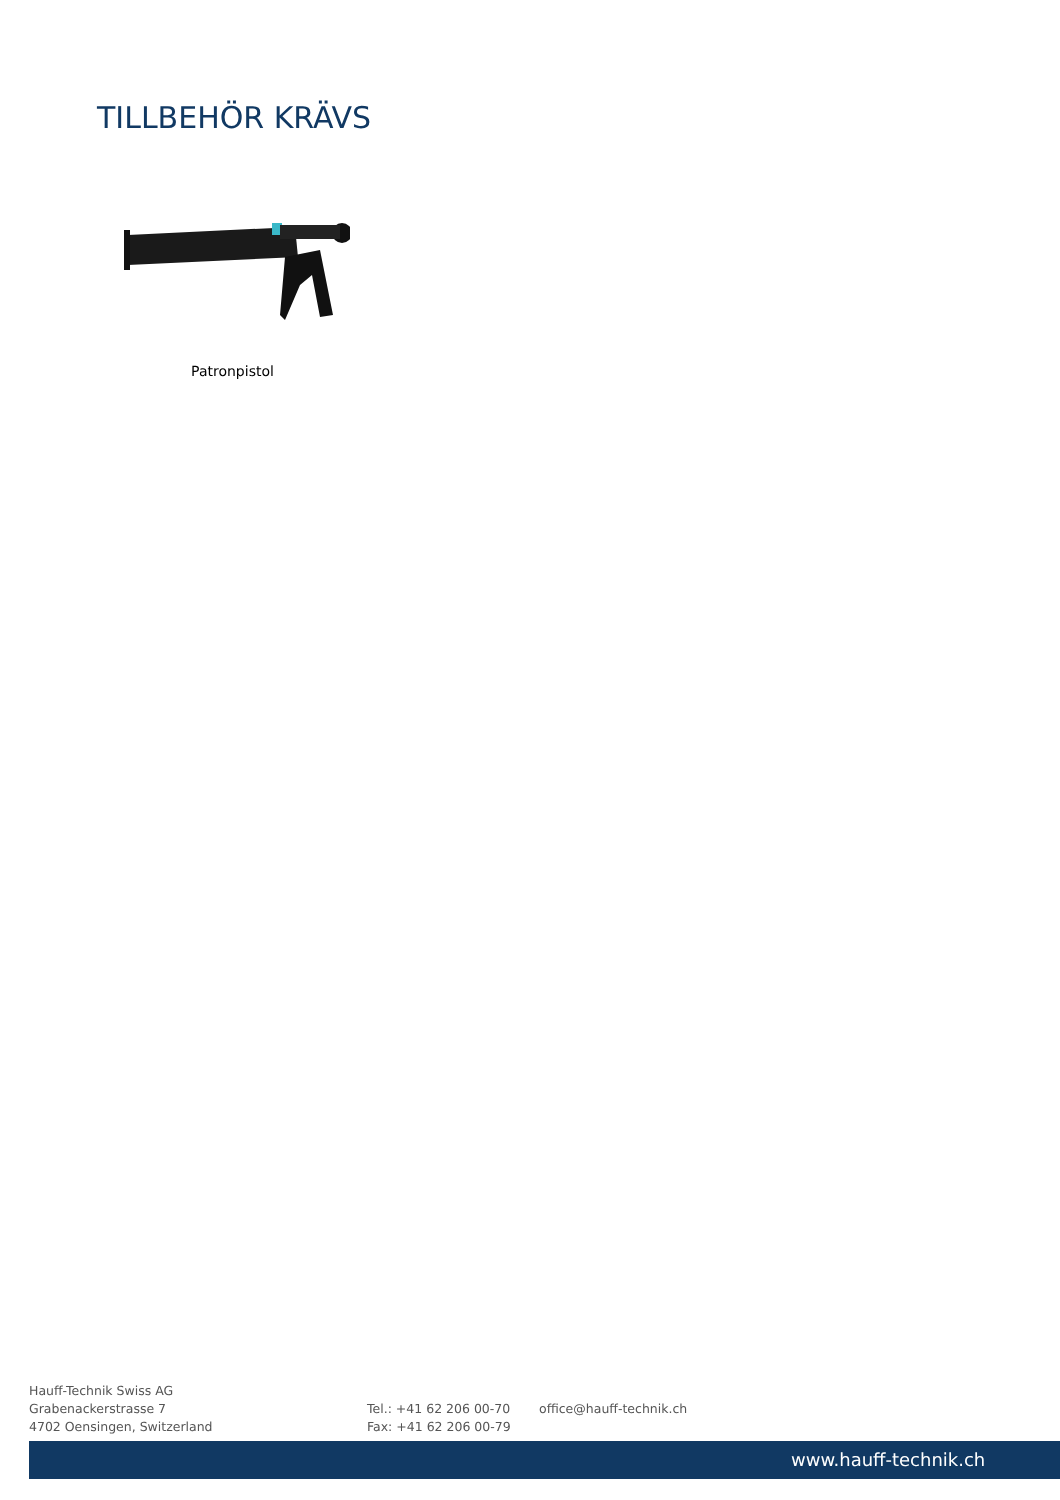TILLBEHÖR KRÄVS
Patronpistol
Hauff-Technik Swiss AG
Grabenackerstrasse 7
4702 Oensingen, Switzerland
Tel.: +41 62 206 00-70
Fax: +41 62 206 00-79
office@hauff-technik.ch
www.hauff-technik.ch